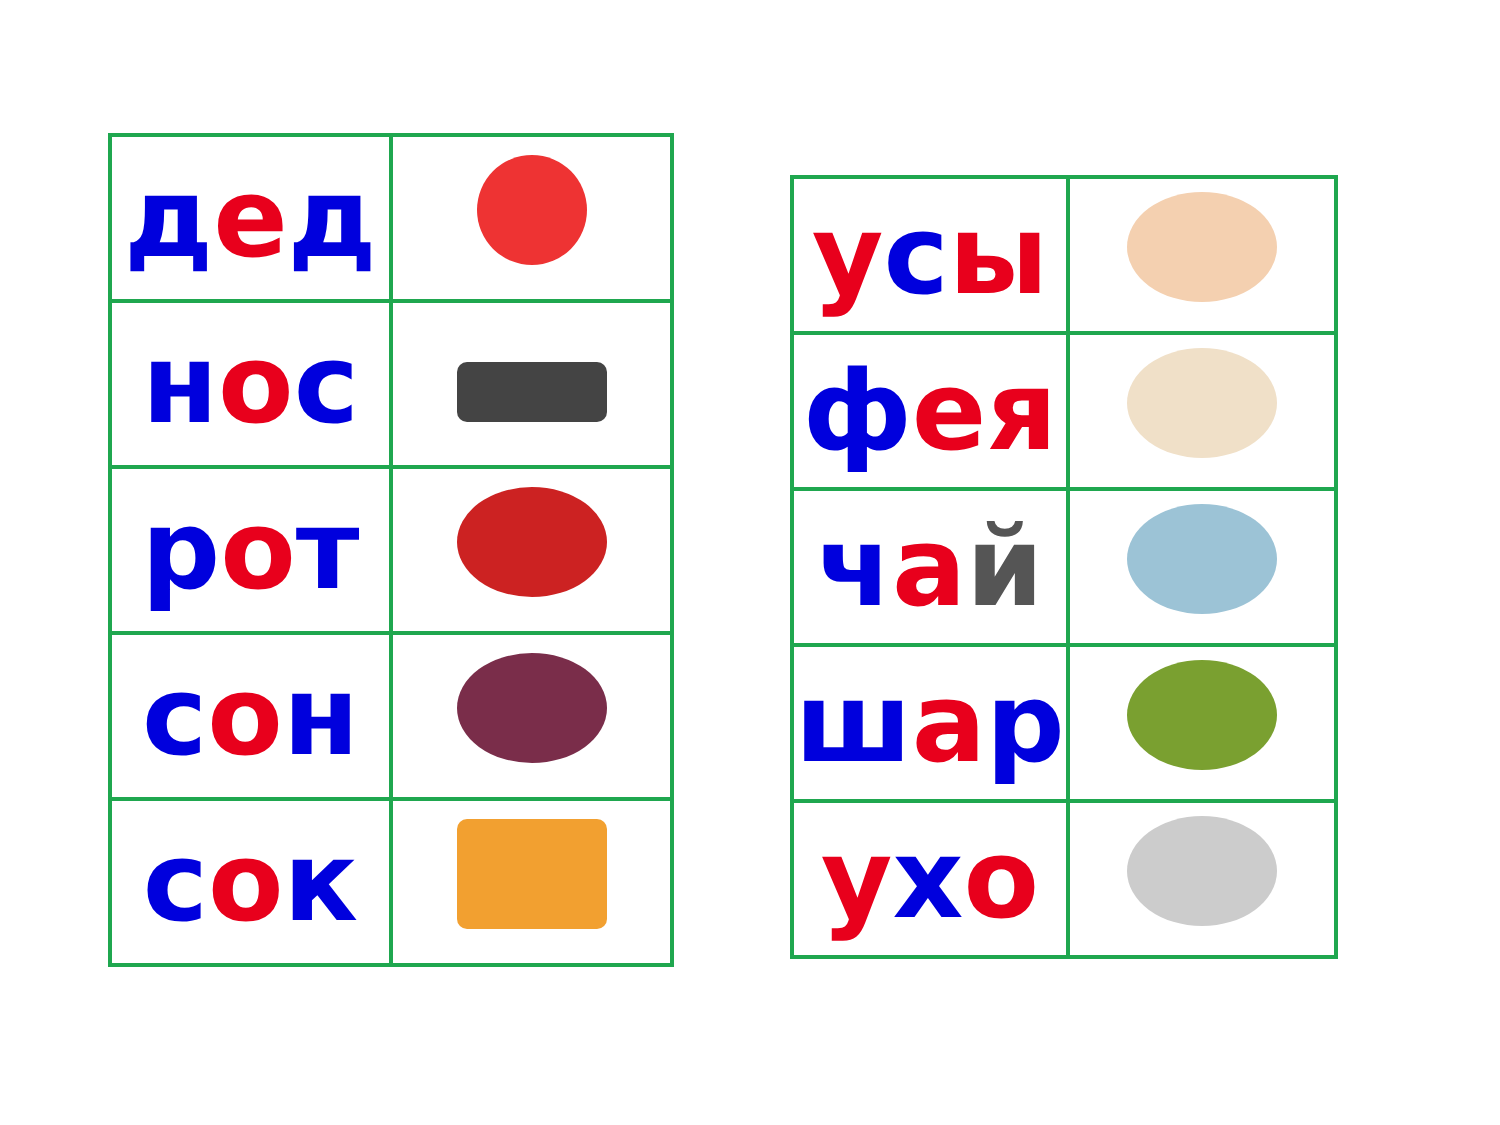| д е д | |
| н о с | |
| р о т | |
| с о н | |
| с о к | |
| у с ы | |
| ф ея | |
| ч а й | |
| ш а р | |
| у х о | |